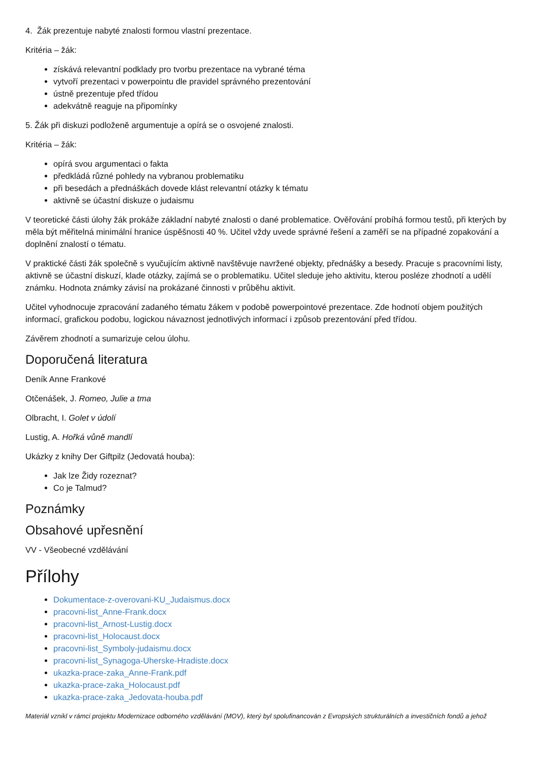4. Žák prezentuje nabyté znalosti formou vlastní prezentace.
Kritéria – žák:
získává relevantní podklady pro tvorbu prezentace na vybrané téma
vytvoří prezentaci v powerpointu dle pravidel správného prezentování
ústně prezentuje před třídou
adekvátně reaguje na připomínky
5. Žák při diskuzi podloženě argumentuje a opírá se o osvojené znalosti.
Kritéria – žák:
opírá svou argumentaci o fakta
předkládá různé pohledy na vybranou problematiku
při besedách a přednáškách dovede klást relevantní otázky k tématu
aktivně se účastní diskuze o judaismu
V teoretické části úlohy žák prokáže základní nabyté znalosti o dané problematice. Ověřování probíhá formou testů, při kterých by měla být měřitelná minimální hranice úspěšnosti 40 %. Učitel vždy uvede správné řešení a zaměří se na případné zopakování a doplnění znalostí o tématu.
V praktické části žák společně s vyučujícím aktivně navštěvuje navržené objekty, přednášky a besedy. Pracuje s pracovními listy, aktivně se účastní diskuzí, klade otázky, zajímá se o problematiku. Učitel sleduje jeho aktivitu, kterou posléze zhodnotí a udělí známku. Hodnota známky závisí na prokázané činnosti v průběhu aktivit.
Učitel vyhodnocuje zpracování zadaného tématu žákem v podobě powerpointové prezentace. Zde hodnotí objem použitých informací, grafickou podobu, logickou návaznost jednotlivých informací i způsob prezentování před třídou.
Závěrem zhodnotí a sumarizuje celou úlohu.
Doporučená literatura
Deník Anne Frankové
Otčenášek, J. Romeo, Julie a tma
Olbracht, I. Golet v údolí
Lustig, A. Hořká vůně mandlí
Ukázky z knihy Der Giftpilz (Jedovatá houba):
Jak lze Židy rozeznat?
Co je Talmud?
Poznámky
Obsahové upřesnění
VV - Všeobecné vzdělávání
Přílohy
Dokumentace-z-overovani-KU_Judaismus.docx
pracovni-list_Anne-Frank.docx
pracovni-list_Arnost-Lustig.docx
pracovni-list_Holocaust.docx
pracovni-list_Symboly-judaismu.docx
pracovni-list_Synagoga-Uherske-Hradiste.docx
ukazka-prace-zaka_Anne-Frank.pdf
ukazka-prace-zaka_Holocaust.pdf
ukazka-prace-zaka_Jedovata-houba.pdf
Materiál vznikl v rámci projektu Modernizace odborného vzdělávání (MOV), který byl spolufinancován z Evropských strukturálních a investičních fondů a jehož